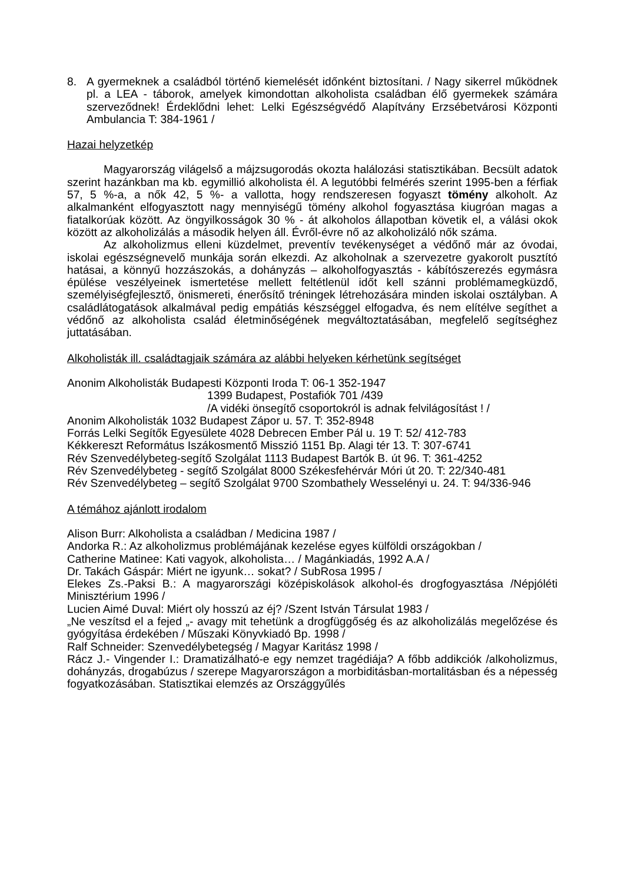8. A gyermeknek a családból történő kiemelését időnként biztosítani. / Nagy sikerrel működnek pl. a LEA - táborok, amelyek kimondottan alkoholista családban élő gyermekek számára szerveződnek! Érdeklődni lehet: Lelki Egészségvédő Alapítvány Erzsébetvárosi Központi Ambulancia T: 384-1961 /
Hazai helyzetkép
Magyarország világelső a májzsugorodás okozta halálozási statisztikában. Becsült adatok szerint hazánkban ma kb. egymillió alkoholista él. A legutóbbi felmérés szerint 1995-ben a férfiak 57, 5 %-a, a nők 42, 5 %- a vallotta, hogy rendszeresen fogyaszt tömény alkoholt. Az alkalmanként elfogyasztott nagy mennyiségű tömény alkohol fogyasztása kiugróan magas a fiatalkorúak között. Az öngyilkosságok 30 % - át alkoholos állapotban követik el, a válási okok között az alkoholizálás a második helyen áll. Évről-évre nő az alkoholizáló nők száma.
Az alkoholizmus elleni küzdelmet, preventív tevékenységet a védőnő már az óvodai, iskolai egészségnevelő munkája során elkezdi. Az alkoholnak a szervezetre gyakorolt pusztító hatásai, a könnyű hozzászokás, a dohányzás – alkoholfogyasztás - kábítószerezés egymásra épülése veszélyeinek ismertetése mellett feltétlenül időt kell szánni problémamegküzdő, személyiségfejlesztő, önismereti, énerősítő tréningek létrehozására minden iskolai osztályban. A családlátogatások alkalmával pedig empátiás készséggel elfogadva, és nem elítélve segíthet a védőnő az alkoholista család életminőségének megváltoztatásában, megfelelő segítséghez juttatásában.
Alkoholisták ill. családtagjaik számára az alábbi helyeken kérhetünk segítséget
Anonim Alkoholisták Budapesti Központi Iroda T: 06-1 352-1947
1399 Budapest, Postafiók 701 /439
/A vidéki önsegítő csoportokról is adnak felvilágosítást ! /
Anonim Alkoholisták 1032 Budapest Zápor u. 57. T: 352-8948
Forrás Lelki Segítők Egyesülete 4028 Debrecen Ember Pál u. 19 T: 52/ 412-783
Kékkereszt Református Iszákosmentő Misszió 1151 Bp. Alagi tér 13. T: 307-6741
Rév Szenvedélybeteg-segítő Szolgálat 1113 Budapest Bartók B. út 96. T: 361-4252
Rév Szenvedélybeteg - segítő Szolgálat 8000 Székesfehérvár Móri út 20. T: 22/340-481
Rév Szenvedélybeteg – segítő Szolgálat 9700 Szombathely Wesselényi u. 24. T: 94/336-946
A témához ajánlott irodalom
Alison Burr: Alkoholista a családban / Medicina 1987 /
Andorka R.: Az alkoholizmus problémájának kezelése egyes külföldi országokban /
Catherine Matinee: Kati vagyok, alkoholista… / Magánkiadás, 1992 A.A /
Dr. Takách Gáspár: Miért ne igyunk… sokat? / SubRosa 1995 /
Elekes Zs.-Paksi B.: A magyarországi középiskolások alkohol-és drogfogyasztása /Népjóléti Minisztérium 1996 /
Lucien Aimé Duval: Miért oly hosszú az éj? /Szent István Társulat 1983 /
„Ne veszítsd el a fejed „- avagy mit tehetünk a drogfüggőség és az alkoholizálás megelőzése és gyógyítása érdekében / Műszaki Könyvkiadó Bp. 1998 /
Ralf Schneider: Szenvedélybetegség / Magyar Karitász 1998 /
Rácz J.- Vingender I.: Dramatizálható-e egy nemzet tragédiája? A főbb addikciók /alkoholizmus, dohányzás, drogabúzus / szerepe Magyarországon a morbiditásban-mortalitásban és a népesség fogyatkozásában. Statisztikai elemzés az Országgyűlés